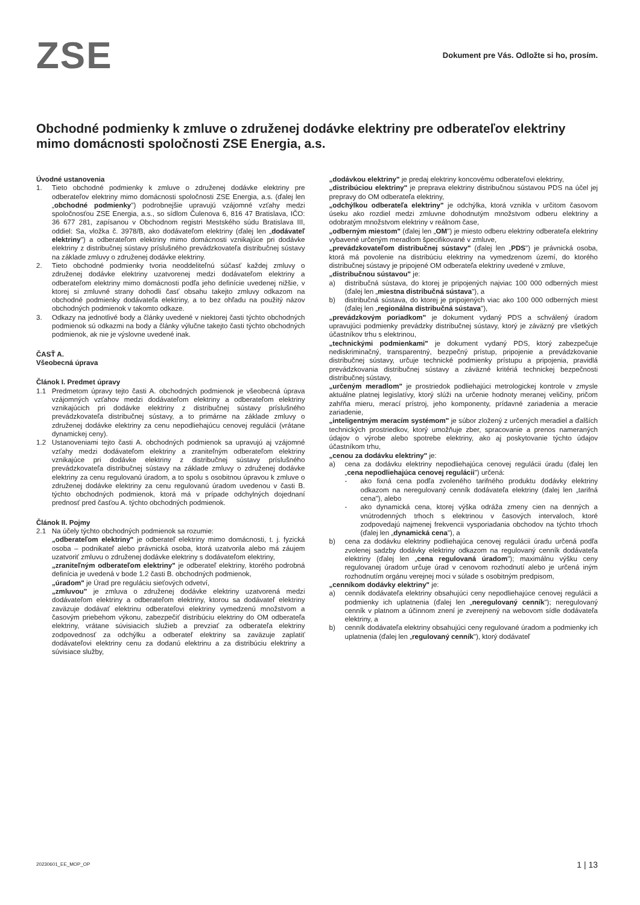ZSE
Dokument pre Vás. Odložte si ho, prosím.
Obchodné podmienky k zmluve o združenej dodávke elektriny pre odberateľov elektriny mimo domácnosti spoločnosti ZSE Energia, a.s.
Úvodné ustanovenia
1. Tieto obchodné podmienky k zmluve o združenej dodávke elektriny pre odberateľov elektriny mimo domácnosti spoločnosti ZSE Energia, a.s. (ďalej len „obchodné podmienky") podrobnejšie upravujú vzájomné vzťahy medzi spoločnosťou ZSE Energia, a.s., so sídlom Čulenova 6, 816 47 Bratislava, IČO: 36 677 281, zapísanou v Obchodnom registri Mestského súdu Bratislava III, oddiel: Sa, vložka č. 3978/B, ako dodávateľom elektriny (ďalej len „dodávateľ elektriny") a odberateľom elektriny mimo domácnosti vznikajúce pri dodávke elektriny z distribučnej sústavy príslušného prevádzkovateľa distribučnej sústavy na základe zmluvy o združenej dodávke elektriny.
2. Tieto obchodné podmienky tvoria neoddeliteľnú súčasť každej zmluvy o združenej dodávke elektriny uzatvorenej medzi dodávateľom elektriny a odberateľom elektriny mimo domácnosti podľa jeho definície uvedenej nižšie, v ktorej si zmluvné strany dohodli časť obsahu takejto zmluvy odkazom na obchodné podmienky dodávateľa elektriny, a to bez ohľadu na použitý názov obchodných podmienok v takomto odkaze.
3. Odkazy na jednotlivé body a články uvedené v niektorej časti týchto obchodných podmienok sú odkazmi na body a články výlučne takejto časti týchto obchodných podmienok, ak nie je výslovne uvedené inak.
ČASŤ A.
Všeobecná úprava
Článok I. Predmet úpravy
1.1 Predmetom úpravy tejto časti A. obchodných podmienok je všeobecná úprava vzájomných vzťahov medzi dodávateľom elektriny a odberateľom elektriny vznikajúcich pri dodávke elektriny z distribučnej sústavy príslušného prevádzkovateľa distribučnej sústavy, a to primárne na základe zmluvy o združenej dodávke elektriny za cenu nepodliehajúcu cenovej regulácii (vrátane dynamickej ceny).
1.2 Ustanoveniami tejto časti A. obchodných podmienok sa upravujú aj vzájomné vzťahy medzi dodávateľom elektriny a zraniteľným odberateľom elektriny vznikajúce pri dodávke elektriny z distribučnej sústavy príslušného prevádzkovateľa distribučnej sústavy na základe zmluvy o združenej dodávke elektriny za cenu regulovanú úradom, a to spolu s osobitnou úpravou k zmluve o združenej dodávke elektriny za cenu regulovanú úradom uvedenou v časti B. týchto obchodných podmienok, ktorá má v prípade odchylných dojednaní prednosť pred časťou A. týchto obchodných podmienok.
Článok II. Pojmy
2.1 Na účely týchto obchodných podmienok sa rozumie:
„odberateľom elektriny" je odberateľ elektriny mimo domácnosti, t. j. fyzická osoba – podnikateľ alebo právnická osoba, ktorá uzatvorila alebo má záujem uzatvoriť zmluvu o združenej dodávke elektriny s dodávateľom elektriny,
„zraniteľným odberateľom elektriny" je odberateľ elektriny, ktorého podrobná definícia je uvedená v bode 1.2 časti B. obchodných podmienok,
„úradom" je Úrad pre reguláciu sieťových odvetví,
„zmluvou" je zmluva o združenej dodávke elektriny uzatvorená medzi dodávateľom elektriny a odberateľom elektriny, ktorou sa dodávateľ elektriny zaväzuje dodávať elektrinu odberateľovi elektriny vymedzenú množstvom a časovým priebehom výkonu, zabezpečiť distribúciu elektriny do OM odberateľa elektriny, vrátane súvisiacich služieb a prevziať za odberateľa elektriny zodpovednosť za odchýlku a odberateľ elektriny sa zaväzuje zaplatiť dodávateľovi elektriny cenu za dodanú elektrinu a za distribúciu elektriny a súvisiace služby,
„dodávkou elektriny" je predaj elektriny koncovému odberateľovi elektriny,
„distribúciou elektriny" je preprava elektriny distribučnou sústavou PDS na účel jej prepravy do OM odberateľa elektriny,
„odchýlkou odberateľa elektriny" je odchýlka, ktorá vznikla v určitom časovom úseku ako rozdiel medzi zmluvne dohodnutým množstvom odberu elektriny a odobratým množstvom elektriny v reálnom čase,
„odberným miestom" (ďalej len „OM") je miesto odberu elektriny odberateľa elektriny vybavené určeným meradlom špecifikované v zmluve,
„prevádzkovateľom distribučnej sústavy" (ďalej len „PDS") je právnická osoba, ktorá má povolenie na distribúciu elektriny na vymedzenom území, do ktorého distribučnej sústavy je pripojené OM odberateľa elektriny uvedené v zmluve,
„distribučnou sústavou" je:
a) distribučná sústava, do ktorej je pripojených najviac 100 000 odberných miest (ďalej len „miestna distribučná sústava"), a
b) distribučná sústava, do ktorej je pripojených viac ako 100 000 odberných miest (ďalej len „regionálna distribučná sústava"),
„prevádzkovým poriadkom" je dokument vydaný PDS a schválený úradom upravujúci podmienky prevádzky distribučnej sústavy, ktorý je záväzný pre všetkých účastníkov trhu s elektrinou,
„technickými podmienkami" je dokument vydaný PDS, ktorý zabezpečuje nediskriminačný, transparentný, bezpečný prístup, pripojenie a prevádzkovanie distribučnej sústavy, určuje technické podmienky prístupu a pripojenia, pravidlá prevádzkovania distribučnej sústavy a záväzné kritériá technickej bezpečnosti distribučnej sústavy,
„určeným meradlom" je prostriedok podliehajúci metrologickej kontrole v zmysle aktuálne platnej legislatívy, ktorý slúži na určenie hodnoty meranej veličiny, pričom zahŕňa mieru, merací prístroj, jeho komponenty, prídavné zariadenia a meracie zariadenie,
„inteligentným meracím systémom" je súbor zložený z určených meradiel a ďalších technických prostriedkov, ktorý umožňuje zber, spracovanie a prenos nameraných údajov o výrobe alebo spotrebe elektriny, ako aj poskytovanie týchto údajov účastníkom trhu,
„cenou za dodávku elektriny" je:
a) cena za dodávku elektriny nepodliehajúca cenovej regulácii úradu (ďalej len „cena nepodliehajúca cenovej regulácii") určená:
- ako fixná cena podľa zvoleného tarifného produktu dodávky elektriny odkazom na neregulovaný cenník dodávateľa elektriny (ďalej len „tarifná cena"), alebo
- ako dynamická cena, ktorej výška odráža zmeny cien na denných a vnútrodenných trhoch s elektrinou v časových intervaloch, ktoré zodpovedajú najmenej frekvencii vysporiadania obchodov na týchto trhoch (ďalej len „dynamická cena"), a
b) cena za dodávku elektriny podliehajúca cenovej regulácii úradu určená podľa zvolenej sadzby dodávky elektriny odkazom na regulovaný cenník dodávateľa elektriny (ďalej len „cena regulovaná úradom"); maximálnu výšku ceny regulovanej úradom určuje úrad v cenovom rozhodnutí alebo je určená iným rozhodnutím orgánu verejnej moci v súlade s osobitným predpisom,
„cenníkom dodávky elektriny" je:
a) cenník dodávateľa elektriny obsahujúci ceny nepodliehajúce cenovej regulácii a podmienky ich uplatnenia (ďalej len „neregulovaný cenník"); neregulovaný cenník v platnom a účinnom znení je zverejnený na webovom sídle dodávateľa elektriny, a
b) cenník dodávateľa elektriny obsahujúci ceny regulované úradom a podmienky ich uplatnenia (ďalej len „regulovaný cenník"), ktorý dodávateľ
20230601_EE_MOP_OP 1 | 13